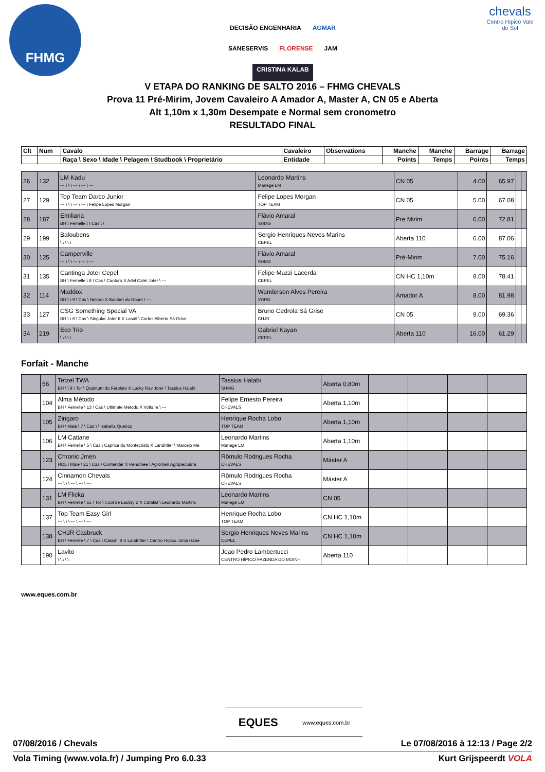FHMG
DECISÃO ENGENHARIA AGMAR SANESERVIS FLORENSE JAM CRISTINA KALAB
chevals
Centro Hípico Vale do Sol
V ETAPA DO RANKING DE SALTO 2016 – FHMG CHEVALS
Prova 11 Pré-Mirim, Jovem Cavaleiro A Amador A, Master A, CN 05 e Aberta
Alt 1,10m x 1,30m Desempate e Normal sem cronometro
RESULTADO FINAL
| Clt | Num | Cavalo | Cavaleiro | Observations | Manche | Manche | Barrage | Barrage |
| --- | --- | --- | --- | --- | --- | --- | --- | --- |
| | | Raça \ Sexo \ Idade \ Pelagem \ Studbook \ Proprietário | Entidade | | Points | Temps | Points | Temps |
| 26 | 132 | LM Kadu --- \ \ \ --- \ --- \ --- | Leonardo Martins Manege LM | CN 05 | 4.00 | 65.97 | | |
| 27 | 129 | Top Team Darco Junior --- \ \ \ --- \ --- \ Felipe Lopes Morgan | Felipe Lopes Morgan TOP TEAM | CN 05 | 5.00 | 67.08 | | |
| 28 | 187 | Emiliana BH \ Femelle \ \ Cas \ \ | Flávio Amaral SHMG | Pre Mirim | 6.00 | 72.81 | | |
| 29 | 199 | Baloubens \ \ \ \ \ | Sergio Henriques Neves Marins CEPEL | Aberta 110 | 6.00 | 87.06 | | |
| 30 | 125 | Camperville --- \ \ \ --- \ --- \ --- | Flávio Amaral SHMG | Pré-Mirim | 7.00 | 75.16 | | |
| 31 | 135 | Cantinga Joter Cepel BH \ Femelle \ 8 \ Cas \ Canturo X Adel Calei Joter \ --- | Felipe Muzzi Lacerda CEPEL | CN HC 1,10m | 8.00 | 78.41 | | |
| 32 | 114 | Maddox BH \ \ 9 \ Cas \ Nekton X Balubet du Rouet \ --- | Wanderson Alves Pereira VHRG | Amador A | 8.00 | 81.98 | | |
| 33 | 127 | CSG Something Special VA BH \ \ 6 \ Cas \ Singular Joter II X Lasall \ Carlos Alberto Sá Grise | Bruno Cedrola Sá Grise CHJR | CN 05 | 9.00 | 69.36 | | |
| 34 | 219 | Eco Trio \ \ \ \ \ | Gabriel Kayan CEPEL | Aberta 110 | 16.00 | 61.29 | | |
Forfait - Manche
| | 56 | Tetzel TWA BH \ \ 9 \ Tor \ Quantum do Feroleto X Lucky Rav Joter \ Tassius Halabi | Tassius Halabi SHMG | Aberta 0,80m | | | | |
| | 104 | Alma Método BH \ Femelle \ 13 \ Cas \ Ultimate Método X Voltaire \ --- | Felipe Ernesto Pereira CHEVALS | Aberta 1,10m | | | | |
| | 105 | Zingaro BH \ Male \ 7 \ Cas \ \ Isabella Queiroz | Henrique Rocha Lobo TOP TEAM | Aberta 1,10m | | | | |
| | 106 | LM Catiane BH \ Femelle \ 5 \ Cas \ Caprice du Montecristo X Landritter \ Marcelo Me | Leonardo Martins Manege LM | Aberta 1,10m | | | | |
| | 123 | Chronic Jmen HOL \ Male \ 21 \ Cas \ Contender X Renomee \ Agromen Agropecuária | Rômulo Rodrigues Rocha CHEVALS | Máster A | | | | |
| | 124 | Cinnamon Chevals --- \ \ \ --- \ --- \ --- | Rômulo Rodrigues Rocha CHEVALS | Máster A | | | | |
| | 131 | LM Flicka BH \ Femelle \ 15 \ Tor \ Cool de Laubry Z X Catalist \ Leonardo Martins | Leonardo Martins Manege LM | CN 05 | | | | |
| | 137 | Top Team Easy Girl --- \ \ \ --- \ --- \ --- | Henrique Rocha Lobo TOP TEAM | CN HC 1,10m | | | | |
| | 138 | CHJR Casbruck BH \ Femelle \ 7 \ Cas \ Cassini II X Landritter \ Centro Hípico Júnia Rabe | Sergio Henriques Neves Marins CEPEL | CN HC 1,10m | | | | |
| | 190 | Lavito \ \ \ \ \ | Joao Pedro Lambertucci CENTRO HÍPICO FAZENDA DO MOINH | Aberta 110 | | | | |
www.eques.com.br
EQUES www.eques.com.br
07/08/2016 / Chevals Le 07/08/2016 à 12:13 / Page 2/2
Vola Timing (www.vola.fr) / Jumping Pro 6.0.33 Kurt Grijspeerdt VOLA